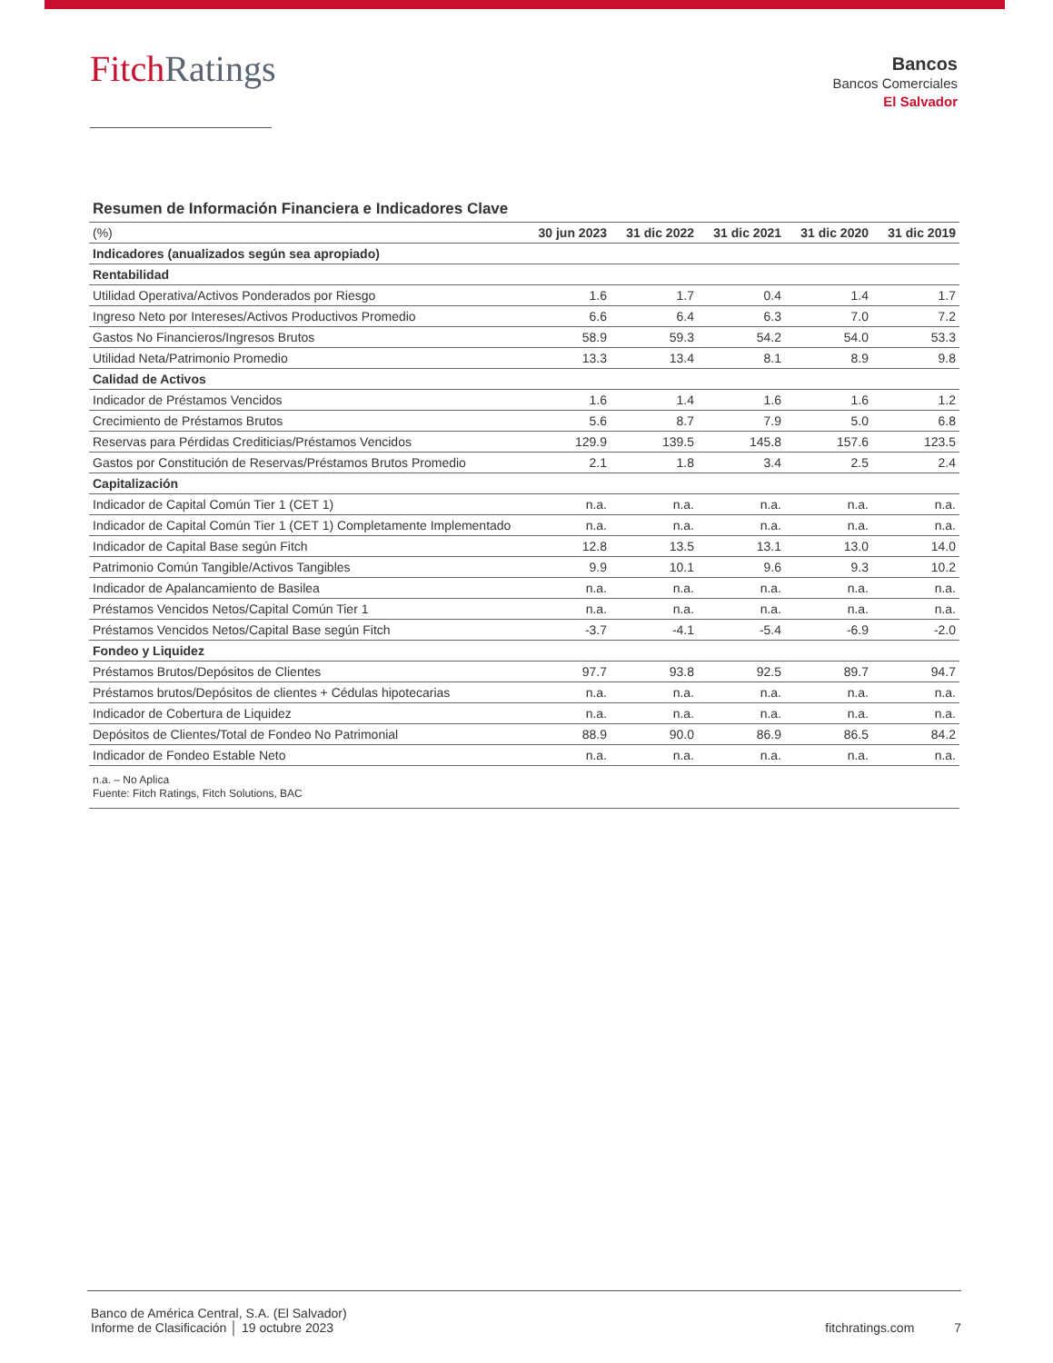Fitch Ratings
Bancos
Bancos Comerciales
El Salvador
Resumen de Información Financiera e Indicadores Clave
| (%) | 30 jun 2023 | 31 dic 2022 | 31 dic 2021 | 31 dic 2020 | 31 dic 2019 |
| --- | --- | --- | --- | --- | --- |
| Indicadores (anualizados según sea apropiado) | | | | | |
| Rentabilidad | | | | | |
| Utilidad Operativa/Activos Ponderados por Riesgo | 1.6 | 1.7 | 0.4 | 1.4 | 1.7 |
| Ingreso Neto por Intereses/Activos Productivos Promedio | 6.6 | 6.4 | 6.3 | 7.0 | 7.2 |
| Gastos No Financieros/Ingresos Brutos | 58.9 | 59.3 | 54.2 | 54.0 | 53.3 |
| Utilidad Neta/Patrimonio Promedio | 13.3 | 13.4 | 8.1 | 8.9 | 9.8 |
| Calidad de Activos | | | | | |
| Indicador de Préstamos Vencidos | 1.6 | 1.4 | 1.6 | 1.6 | 1.2 |
| Crecimiento de Préstamos Brutos | 5.6 | 8.7 | 7.9 | 5.0 | 6.8 |
| Reservas para Pérdidas Crediticias/Préstamos Vencidos | 129.9 | 139.5 | 145.8 | 157.6 | 123.5 |
| Gastos por Constitución de Reservas/Préstamos Brutos Promedio | 2.1 | 1.8 | 3.4 | 2.5 | 2.4 |
| Capitalización | | | | | |
| Indicador de Capital Común Tier 1 (CET 1) | n.a. | n.a. | n.a. | n.a. | n.a. |
| Indicador de Capital Común Tier 1 (CET 1) Completamente Implementado | n.a. | n.a. | n.a. | n.a. | n.a. |
| Indicador de Capital Base según Fitch | 12.8 | 13.5 | 13.1 | 13.0 | 14.0 |
| Patrimonio Común Tangible/Activos Tangibles | 9.9 | 10.1 | 9.6 | 9.3 | 10.2 |
| Indicador de Apalancamiento de Basilea | n.a. | n.a. | n.a. | n.a. | n.a. |
| Préstamos Vencidos Netos/Capital Común Tier 1 | n.a. | n.a. | n.a. | n.a. | n.a. |
| Préstamos Vencidos Netos/Capital Base según Fitch | -3.7 | -4.1 | -5.4 | -6.9 | -2.0 |
| Fondeo y Liquidez | | | | | |
| Préstamos Brutos/Depósitos de Clientes | 97.7 | 93.8 | 92.5 | 89.7 | 94.7 |
| Préstamos brutos/Depósitos de clientes + Cédulas hipotecarias | n.a. | n.a. | n.a. | n.a. | n.a. |
| Indicador de Cobertura de Liquidez | n.a. | n.a. | n.a. | n.a. | n.a. |
| Depósitos de Clientes/Total de Fondeo No Patrimonial | 88.9 | 90.0 | 86.9 | 86.5 | 84.2 |
| Indicador de Fondeo Estable Neto | n.a. | n.a. | n.a. | n.a. | n.a. |
n.a. – No Aplica
Fuente: Fitch Ratings, Fitch Solutions, BAC
Banco de América Central, S.A. (El Salvador)
Informe de Clasificación │ 19 octubre 2023
fitchratings.com 7